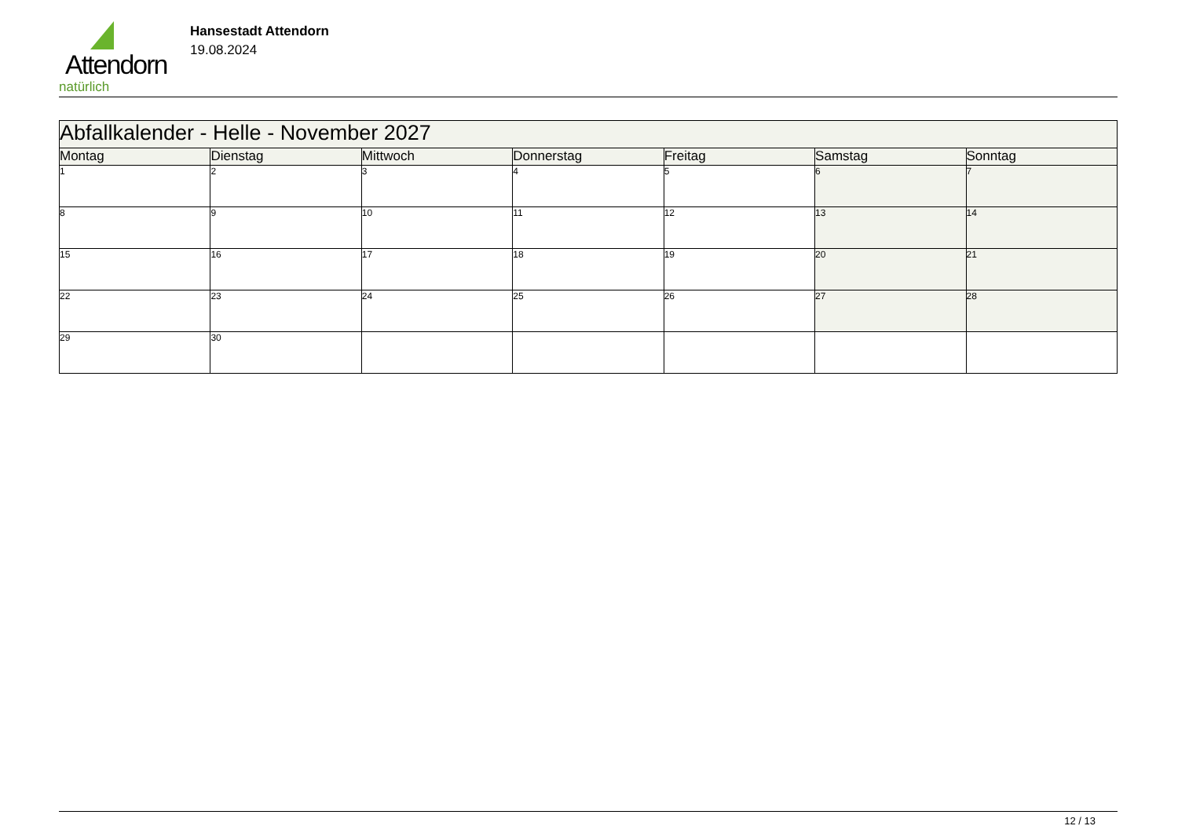Attendorn
natürlich
Hansestadt Attendorn
19.08.2024
| Abfallkalender - Helle - November 2027 | | | | | | |
| Montag | Dienstag | Mittwoch | Donnerstag | Freitag | Samstag | Sonntag |
| 1 | 2 | 3 | 4 | 5 | 6 | 7 |
| 8 | 9 | 10 | 11 | 12 | 13 | 14 |
| 15 | 16 | 17 | 18 | 19 | 20 | 21 |
| 22 | 23 | 24 | 25 | 26 | 27 | 28 |
| 29 | 30 | | | | | |
12 / 13